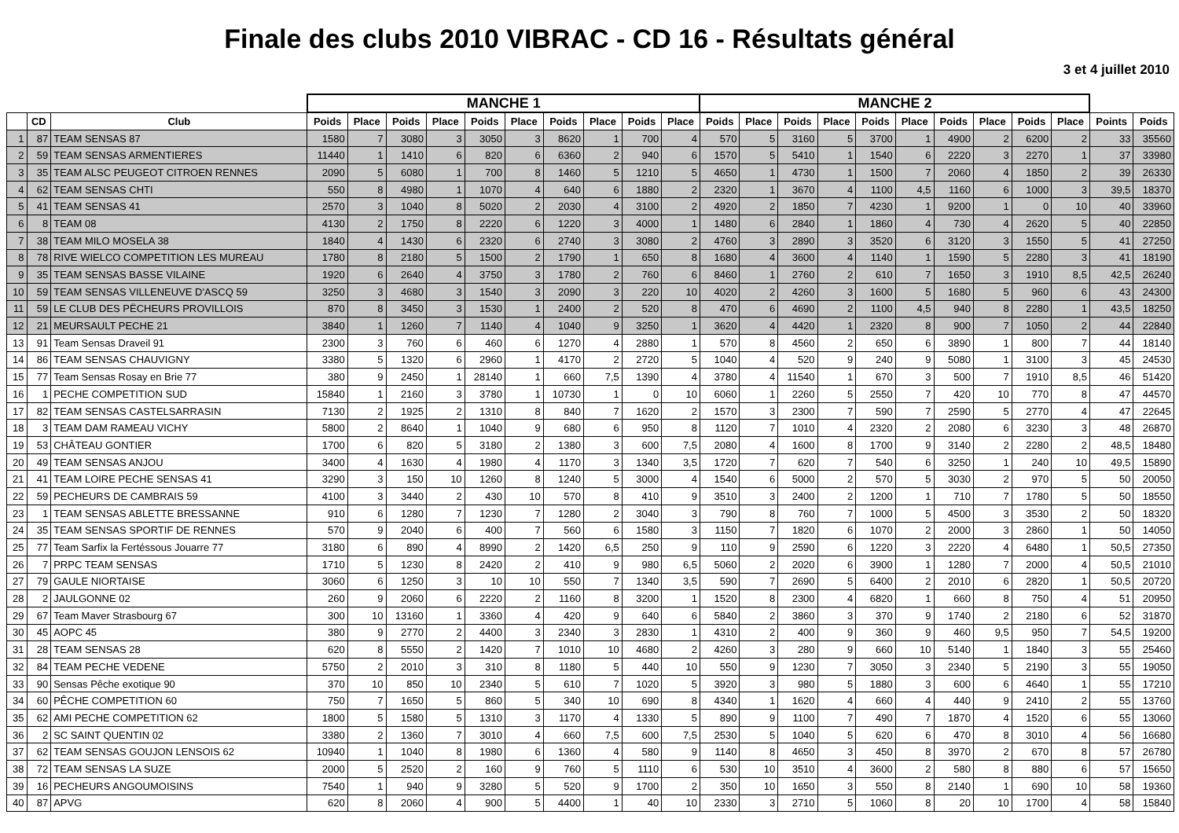Finale des clubs 2010 VIBRAC - CD 16 - Résultats général
3 et 4 juillet 2010
| | | | MANCHE 1 | | | | | | | | | | MANCHE 2 | | | | | | | | | | | |
| --- | --- | --- | --- | --- | --- | --- | --- | --- | --- | --- | --- | --- | --- | --- | --- | --- | --- | --- | --- | --- | --- | --- | --- | --- |
| | CD | Club | Poids | Place | Poids | Place | Poids | Place | Poids | Place | Poids | Place | Poids | Place | Poids | Place | Poids | Place | Poids | Place | Poids | Place | Points | Poids |
| 1 | 87 | TEAM SENSAS 87 | 1580 | 7 | 3080 | 3 | 3050 | 3 | 8620 | 1 | 700 | 4 | 570 | 5 | 3160 | 5 | 3700 | 1 | 4900 | 2 | 6200 | 2 | 33 | 35560 |
| 2 | 59 | TEAM SENSAS ARMENTIERES | 11440 | 1 | 1410 | 6 | 820 | 6 | 6360 | 2 | 940 | 6 | 1570 | 5 | 5410 | 1 | 1540 | 6 | 2220 | 3 | 2270 | 1 | 37 | 33980 |
| 3 | 35 | TEAM ALSC PEUGEOT CITROEN RENNES | 2090 | 5 | 6080 | 1 | 700 | 8 | 1460 | 5 | 1210 | 5 | 4650 | 1 | 4730 | 1 | 1500 | 7 | 2060 | 4 | 1850 | 2 | 39 | 26330 |
| 4 | 62 | TEAM SENSAS CHTI | 550 | 8 | 4980 | 1 | 1070 | 4 | 640 | 6 | 1880 | 2 | 2320 | 1 | 3670 | 4 | 1100 | 4,5 | 1160 | 6 | 1000 | 3 | 39,5 | 18370 |
| 5 | 41 | TEAM SENSAS 41 | 2570 | 3 | 1040 | 8 | 5020 | 2 | 2030 | 4 | 3100 | 2 | 4920 | 2 | 1850 | 7 | 4230 | 1 | 9200 | 1 | 0 | 10 | 40 | 33960 |
| 6 | 8 | TEAM 08 | 4130 | 2 | 1750 | 8 | 2220 | 6 | 1220 | 3 | 4000 | 1 | 1480 | 6 | 2840 | 1 | 1860 | 4 | 730 | 4 | 2620 | 5 | 40 | 22850 |
| 7 | 38 | TEAM MILO MOSELA 38 | 1840 | 4 | 1430 | 6 | 2320 | 6 | 2740 | 3 | 3080 | 2 | 4760 | 3 | 2890 | 3 | 3520 | 6 | 3120 | 3 | 1550 | 5 | 41 | 27250 |
| 8 | 78 | RIVE WIELCO COMPETITION LES MUREAU | 1780 | 8 | 2180 | 5 | 1500 | 2 | 1790 | 1 | 650 | 8 | 1680 | 4 | 3600 | 4 | 1140 | 1 | 1590 | 5 | 2280 | 3 | 41 | 18190 |
| 9 | 35 | TEAM SENSAS BASSE VILAINE | 1920 | 6 | 2640 | 4 | 3750 | 3 | 1780 | 2 | 760 | 6 | 8460 | 1 | 2760 | 2 | 610 | 7 | 1650 | 3 | 1910 | 8,5 | 42,5 | 26240 |
| 10 | 59 | TEAM SENSAS VILLENEUVE D'ASCQ 59 | 3250 | 3 | 4680 | 3 | 1540 | 3 | 2090 | 3 | 220 | 10 | 4020 | 2 | 4260 | 3 | 1600 | 5 | 1680 | 5 | 960 | 6 | 43 | 24300 |
| 11 | 59 | LE CLUB DES PËCHEURS PROVILLOIS | 870 | 8 | 3450 | 3 | 1530 | 1 | 2400 | 2 | 520 | 8 | 470 | 6 | 4690 | 2 | 1100 | 4,5 | 940 | 8 | 2280 | 1 | 43,5 | 18250 |
| 12 | 21 | MEURSAULT PECHE 21 | 3840 | 1 | 1260 | 7 | 1140 | 4 | 1040 | 9 | 3250 | 1 | 3620 | 4 | 4420 | 1 | 2320 | 8 | 900 | 7 | 1050 | 2 | 44 | 22840 |
| 13 | 91 | Team Sensas Draveil 91 | 2300 | 3 | 760 | 6 | 460 | 6 | 1270 | 4 | 2880 | 1 | 570 | 8 | 4560 | 2 | 650 | 6 | 3890 | 1 | 800 | 7 | 44 | 18140 |
| 14 | 86 | TEAM SENSAS CHAUVIGNY | 3380 | 5 | 1320 | 6 | 2960 | 1 | 4170 | 2 | 2720 | 5 | 1040 | 4 | 520 | 9 | 240 | 9 | 5080 | 1 | 3100 | 3 | 45 | 24530 |
| 15 | 77 | Team Sensas Rosay en Brie 77 | 380 | 9 | 2450 | 1 | 28140 | 1 | 660 | 7,5 | 1390 | 4 | 3780 | 4 | 11540 | 1 | 670 | 3 | 500 | 7 | 1910 | 8,5 | 46 | 51420 |
| 16 | 1 | PECHE COMPETITION SUD | 15840 | 1 | 2160 | 3 | 3780 | 1 | 10730 | 1 | 0 | 10 | 6060 | 1 | 2260 | 5 | 2550 | 7 | 420 | 10 | 770 | 8 | 47 | 44570 |
| 17 | 82 | TEAM SENSAS CASTELSARRASIN | 7130 | 2 | 1925 | 2 | 1310 | 8 | 840 | 7 | 1620 | 2 | 1570 | 3 | 2300 | 7 | 590 | 7 | 2590 | 5 | 2770 | 4 | 47 | 22645 |
| 18 | 3 | TEAM DAM RAMEAU VICHY | 5800 | 2 | 8640 | 1 | 1040 | 9 | 680 | 6 | 950 | 8 | 1120 | 7 | 1010 | 4 | 2320 | 2 | 2080 | 6 | 3230 | 3 | 48 | 26870 |
| 19 | 53 | CHÂTEAU GONTIER | 1700 | 6 | 820 | 5 | 3180 | 2 | 1380 | 3 | 600 | 7,5 | 2080 | 4 | 1600 | 8 | 1700 | 9 | 3140 | 2 | 2280 | 2 | 48,5 | 18480 |
| 20 | 49 | TEAM SENSAS ANJOU | 3400 | 4 | 1630 | 4 | 1980 | 4 | 1170 | 3 | 1340 | 3,5 | 1720 | 7 | 620 | 7 | 540 | 6 | 3250 | 1 | 240 | 10 | 49,5 | 15890 |
| 21 | 41 | TEAM LOIRE PECHE SENSAS 41 | 3290 | 3 | 150 | 10 | 1260 | 8 | 1240 | 5 | 3000 | 4 | 1540 | 6 | 5000 | 2 | 570 | 5 | 3030 | 2 | 970 | 5 | 50 | 20050 |
| 22 | 59 | PECHEURS DE CAMBRAIS 59 | 4100 | 3 | 3440 | 2 | 430 | 10 | 570 | 8 | 410 | 9 | 3510 | 3 | 2400 | 2 | 1200 | 1 | 710 | 7 | 1780 | 5 | 50 | 18550 |
| 23 | 1 | TEAM SENSAS ABLETTE BRESSANNE | 910 | 6 | 1280 | 7 | 1230 | 7 | 1280 | 2 | 3040 | 3 | 790 | 8 | 760 | 7 | 1000 | 5 | 4500 | 3 | 3530 | 2 | 50 | 18320 |
| 24 | 35 | TEAM SENSAS SPORTIF DE RENNES | 570 | 9 | 2040 | 6 | 400 | 7 | 560 | 6 | 1580 | 3 | 1150 | 7 | 1820 | 6 | 1070 | 2 | 2000 | 3 | 2860 | 1 | 50 | 14050 |
| 25 | 77 | Team Sarfix la Fertéssous Jouarre 77 | 3180 | 6 | 890 | 4 | 8990 | 2 | 1420 | 6,5 | 250 | 9 | 110 | 9 | 2590 | 6 | 1220 | 3 | 2220 | 4 | 6480 | 1 | 50,5 | 27350 |
| 26 | 7 | PRPC TEAM SENSAS | 1710 | 5 | 1230 | 8 | 2420 | 2 | 410 | 9 | 980 | 6,5 | 5060 | 2 | 2020 | 6 | 3900 | 1 | 1280 | 7 | 2000 | 4 | 50,5 | 21010 |
| 27 | 79 | GAULE NIORTAISE | 3060 | 6 | 1250 | 3 | 10 | 10 | 550 | 7 | 1340 | 3,5 | 590 | 7 | 2690 | 5 | 6400 | 2 | 2010 | 6 | 2820 | 1 | 50,5 | 20720 |
| 28 | 2 | JAULGONNE 02 | 260 | 9 | 2060 | 6 | 2220 | 2 | 1160 | 8 | 3200 | 1 | 1520 | 8 | 2300 | 4 | 6820 | 1 | 660 | 8 | 750 | 4 | 51 | 20950 |
| 29 | 67 | Team Maver Strasbourg 67 | 300 | 10 | 13160 | 1 | 3360 | 4 | 420 | 9 | 640 | 6 | 5840 | 2 | 3860 | 3 | 370 | 9 | 1740 | 2 | 2180 | 6 | 52 | 31870 |
| 30 | 45 | AOPC 45 | 380 | 9 | 2770 | 2 | 4400 | 3 | 2340 | 3 | 2830 | 1 | 4310 | 2 | 400 | 9 | 360 | 9 | 460 | 9,5 | 950 | 7 | 54,5 | 19200 |
| 31 | 28 | TEAM SENSAS 28 | 620 | 8 | 5550 | 2 | 1420 | 7 | 1010 | 10 | 4680 | 2 | 4260 | 3 | 280 | 9 | 660 | 10 | 5140 | 1 | 1840 | 3 | 55 | 25460 |
| 32 | 84 | TEAM PECHE VEDENE | 5750 | 2 | 2010 | 3 | 310 | 8 | 1180 | 5 | 440 | 10 | 550 | 9 | 1230 | 7 | 3050 | 3 | 2340 | 5 | 2190 | 3 | 55 | 19050 |
| 33 | 90 | Sensas Pêche exotique 90 | 370 | 10 | 850 | 10 | 2340 | 5 | 610 | 7 | 1020 | 5 | 3920 | 3 | 980 | 5 | 1880 | 3 | 600 | 6 | 4640 | 1 | 55 | 17210 |
| 34 | 60 | PÊCHE COMPETITION 60 | 750 | 7 | 1650 | 5 | 860 | 5 | 340 | 10 | 690 | 8 | 4340 | 1 | 1620 | 4 | 660 | 4 | 440 | 9 | 2410 | 2 | 55 | 13760 |
| 35 | 62 | AMI PECHE COMPETITION 62 | 1800 | 5 | 1580 | 5 | 1310 | 3 | 1170 | 4 | 1330 | 5 | 890 | 9 | 1100 | 7 | 490 | 7 | 1870 | 4 | 1520 | 6 | 55 | 13060 |
| 36 | 2 | SC SAINT QUENTIN 02 | 3380 | 2 | 1360 | 7 | 3010 | 4 | 660 | 7,5 | 600 | 7,5 | 2530 | 5 | 1040 | 5 | 620 | 6 | 470 | 8 | 3010 | 4 | 56 | 16680 |
| 37 | 62 | TEAM SENSAS GOUJON LENSOIS 62 | 10940 | 1 | 1040 | 8 | 1980 | 6 | 1360 | 4 | 580 | 9 | 1140 | 8 | 4650 | 3 | 450 | 8 | 3970 | 2 | 670 | 8 | 57 | 26780 |
| 38 | 72 | TEAM SENSAS LA SUZE | 2000 | 5 | 2520 | 2 | 160 | 9 | 760 | 5 | 1110 | 6 | 530 | 10 | 3510 | 4 | 3600 | 2 | 580 | 8 | 880 | 6 | 57 | 15650 |
| 39 | 16 | PECHEURS ANGOUMOISINS | 7540 | 1 | 940 | 9 | 3280 | 5 | 520 | 9 | 1700 | 2 | 350 | 10 | 1650 | 3 | 550 | 8 | 2140 | 1 | 690 | 10 | 58 | 19360 |
| 40 | 87 | APVG | 620 | 8 | 2060 | 4 | 900 | 5 | 4400 | 1 | 40 | 10 | 2330 | 3 | 2710 | 5 | 1060 | 8 | 20 | 10 | 1700 | 4 | 58 | 15840 |